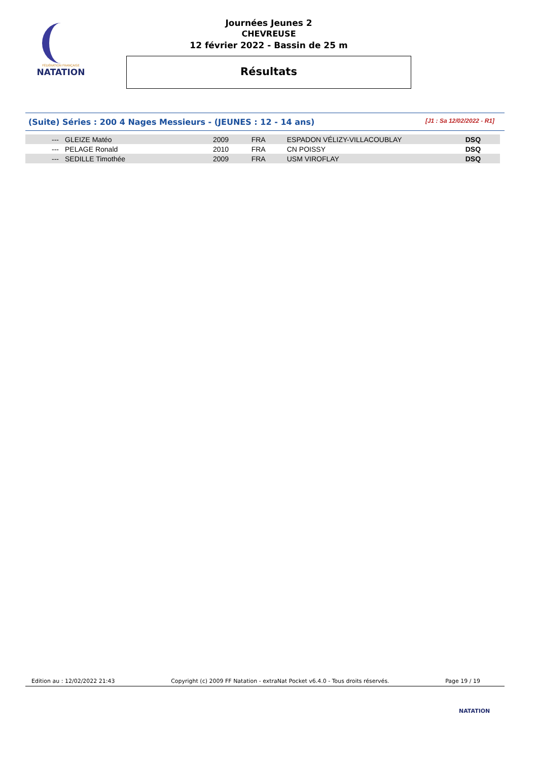FÉDÉRATION FRANÇAISE
NATATION
Journées Jeunes 2
CHEVREUSE
12 février 2022 - Bassin de 25 m
Résultats
(Suite) Séries : 200 4 Nages Messieurs - (JEUNES : 12 - 14 ans) [J1 : Sa 12/02/2022 - R1]
| --- | GLEIZE Matéo | 2009 | FRA | ESPADON VÉLIZY-VILLACOUBLAY | DSQ |
| --- | PELAGE Ronald | 2010 | FRA | CN POISSY | DSQ |
| --- | SEDILLE Timothée | 2009 | FRA | USM VIROFLAY | DSQ |
Edition au : 12/02/2022 21:43 Copyright (c) 2009 FF Natation - extraNat Pocket v6.4.0 - Tous droits réservés. Page 19 / 19
NATATION